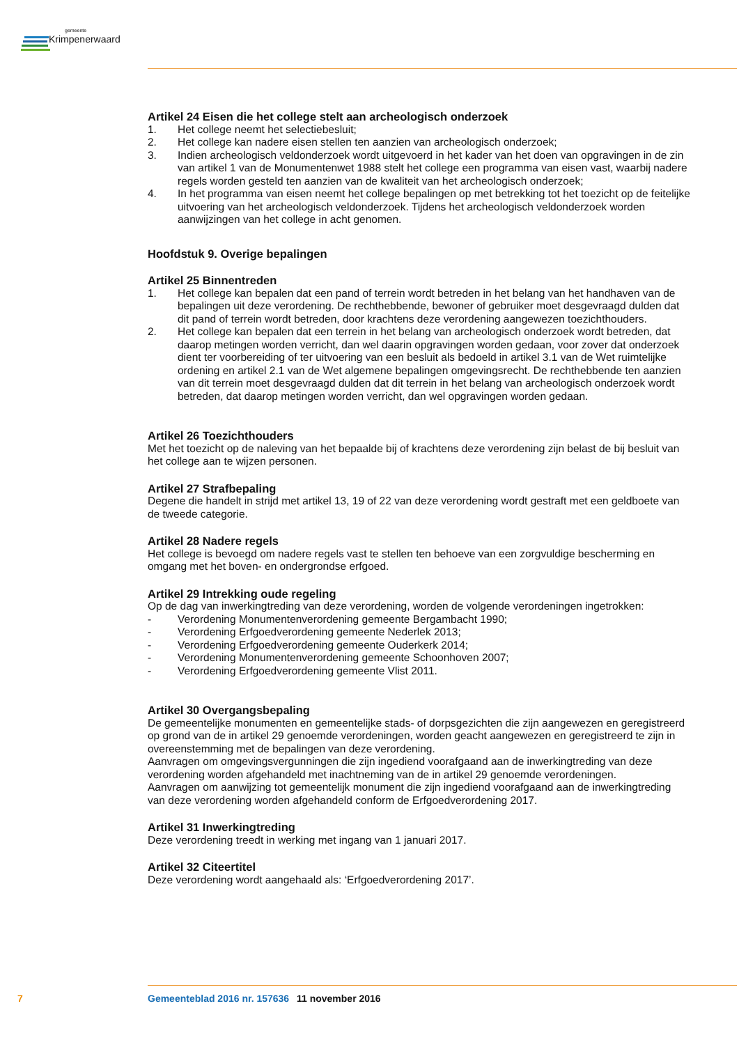gemeente
Krimpenerwaard
Artikel 24 Eisen die het college stelt aan archeologisch onderzoek
1. Het college neemt het selectiebesluit;
2. Het college kan nadere eisen stellen ten aanzien van archeologisch onderzoek;
3. Indien archeologisch veldonderzoek wordt uitgevoerd in het kader van het doen van opgravingen in de zin van artikel 1 van de Monumentenwet 1988 stelt het college een programma van eisen vast, waarbij nadere regels worden gesteld ten aanzien van de kwaliteit van het archeologisch onderzoek;
4. In het programma van eisen neemt het college bepalingen op met betrekking tot het toezicht op de feitelijke uitvoering van het archeologisch veldonderzoek. Tijdens het archeologisch veldonderzoek worden aanwijzingen van het college in acht genomen.
Hoofdstuk 9. Overige bepalingen
Artikel 25 Binnentreden
1. Het college kan bepalen dat een pand of terrein wordt betreden in het belang van het handhaven van de bepalingen uit deze verordening. De rechthebbende, bewoner of gebruiker moet desgevraagd dulden dat dit pand of terrein wordt betreden, door krachtens deze verordening aangewezen toezichthouders.
2. Het college kan bepalen dat een terrein in het belang van archeologisch onderzoek wordt betreden, dat daarop metingen worden verricht, dan wel daarin opgravingen worden gedaan, voor zover dat onderzoek dient ter voorbereiding of ter uitvoering van een besluit als bedoeld in artikel 3.1 van de Wet ruimtelijke ordening en artikel 2.1 van de Wet algemene bepalingen omgevingsrecht. De rechthebbende ten aanzien van dit terrein moet desgevraagd dulden dat dit terrein in het belang van archeologisch onderzoek wordt betreden, dat daarop metingen worden verricht, dan wel opgravingen worden gedaan.
Artikel 26 Toezichthouders
Met het toezicht op de naleving van het bepaalde bij of krachtens deze verordening zijn belast de bij besluit van het college aan te wijzen personen.
Artikel 27 Strafbepaling
Degene die handelt in strijd met artikel 13, 19 of 22 van deze verordening wordt gestraft met een geldboete van de tweede categorie.
Artikel 28 Nadere regels
Het college is bevoegd om nadere regels vast te stellen ten behoeve van een zorgvuldige bescherming en omgang met het boven- en ondergrondse erfgoed.
Artikel 29 Intrekking oude regeling
Op de dag van inwerkingtreding van deze verordening, worden de volgende verordeningen ingetrokken:
- Verordening Monumentenverordening gemeente Bergambacht 1990;
- Verordening Erfgoedverordening gemeente Nederlek 2013;
- Verordening Erfgoedverordening gemeente Ouderkerk 2014;
- Verordening Monumentenverordening gemeente Schoonhoven 2007;
- Verordening Erfgoedverordening gemeente Vlist 2011.
Artikel 30 Overgangsbepaling
De gemeentelijke monumenten en gemeentelijke stads- of dorpsgezichten die zijn aangewezen en geregistreerd op grond van de in artikel 29 genoemde verordeningen, worden geacht aangewezen en geregistreerd te zijn in overeenstemming met de bepalingen van deze verordening.
Aanvragen om omgevingsvergunningen die zijn ingediend voorafgaand aan de inwerkingtreding van deze verordening worden afgehandeld met inachtneming van de in artikel 29 genoemde verordeningen.
Aanvragen om aanwijzing tot gemeentelijk monument die zijn ingediend voorafgaand aan de inwerkingtreding van deze verordening worden afgehandeld conform de Erfgoedverordening 2017.
Artikel 31 Inwerkingtreding
Deze verordening treedt in werking met ingang van 1 januari 2017.
Artikel 32 Citeertitel
Deze verordening wordt aangehaald als: ‘Erfgoedverordening 2017’.
7 Gemeenteblad 2016 nr. 157636 11 november 2016